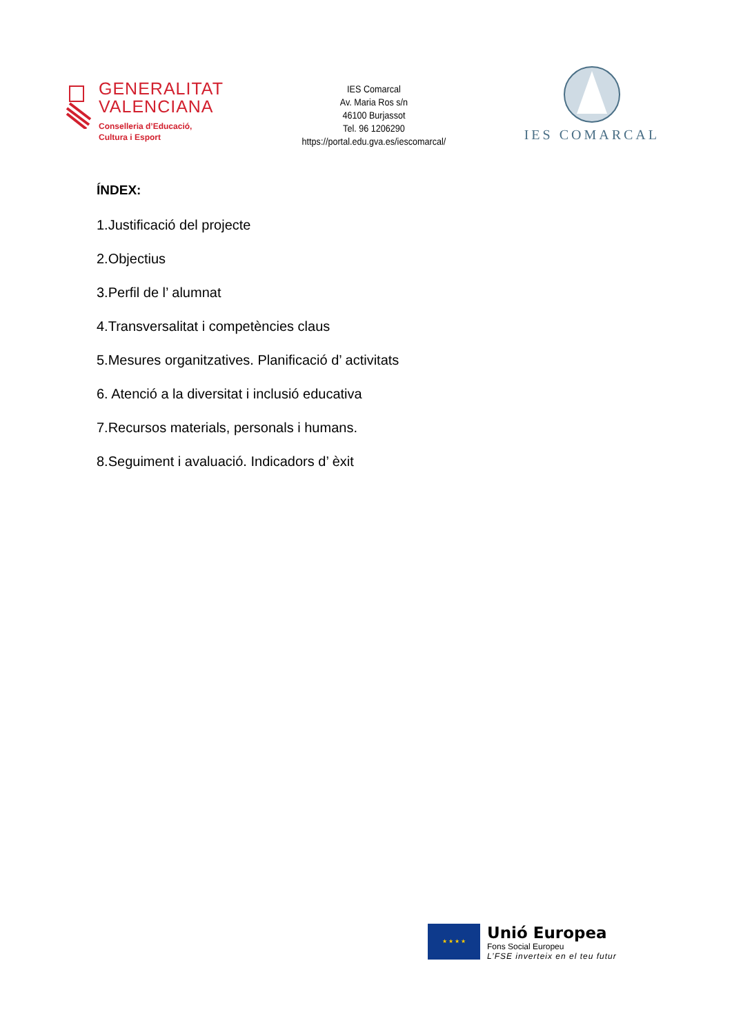GENERALITAT
VALENCIANA
Conselleria d’Educació,
Cultura i Esport
IES Comarcal
Av. Maria Ros s/n
46100 Burjassot
Tel. 96 1206290
https://portal.edu.gva.es/iescomarcal/
IES COMARCAL
ÍNDEX:
1.Justificació del projecte
2.Objectius
3.Perfil de l’ alumnat
4.Transversalitat i competències claus
5.Mesures organitzatives. Planificació d’ activitats
6. Atenció a la diversitat i inclusió educativa
7.Recursos materials, personals i humans.
8.Seguiment i avaluació. Indicadors d’ èxit
★ ★ ★ ★
Unió Europea
Fons Social Europeu
L’FSE inverteix en el teu futur